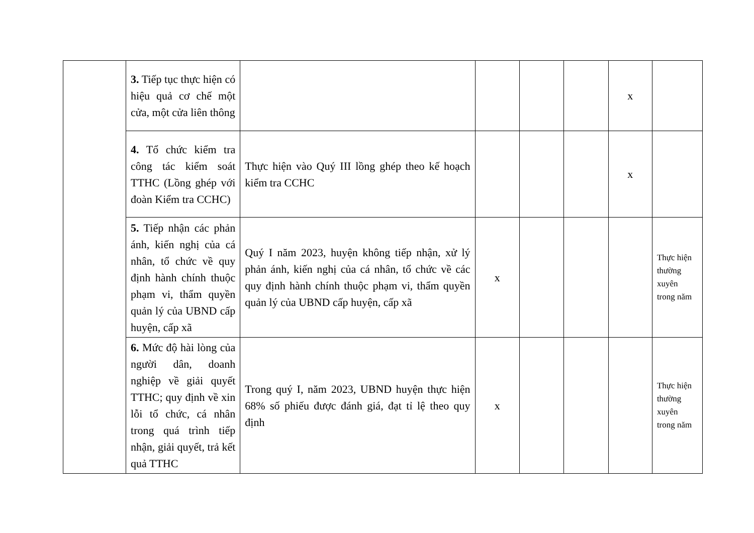| | 3. Tiếp tục thực hiện có hiệu quả cơ chế một cửa, một cửa liên thông | | | | | x | |
| | 4. Tổ chức kiểm tra công tác kiểm soát TTHC (Lồng ghép với đoàn Kiểm tra CCHC) | Thực hiện vào Quý III lồng ghép theo kế hoạch kiểm tra CCHC | | | | x | |
| | 5. Tiếp nhận các phản ánh, kiến nghị của cá nhân, tổ chức về quy định hành chính thuộc phạm vi, thẩm quyền quản lý của UBND cấp huyện, cấp xã | Quý I năm 2023, huyện không tiếp nhận, xử lý phản ánh, kiến nghị của cá nhân, tổ chức về các quy định hành chính thuộc phạm vi, thẩm quyền quản lý của UBND cấp huyện, cấp xã | x | | | | Thực hiện thường xuyên trong năm |
| | 6. Mức độ hài lòng của người dân, doanh nghiệp về giải quyết TTHC; quy định về xin lỗi tổ chức, cá nhân trong quá trình tiếp nhận, giải quyết, trả kết quả TTHC | Trong quý I, năm 2023, UBND huyện thực hiện 68% số phiếu được đánh giá, đạt tỉ lệ theo quy định | x | | | | Thực hiện thường xuyên trong năm |